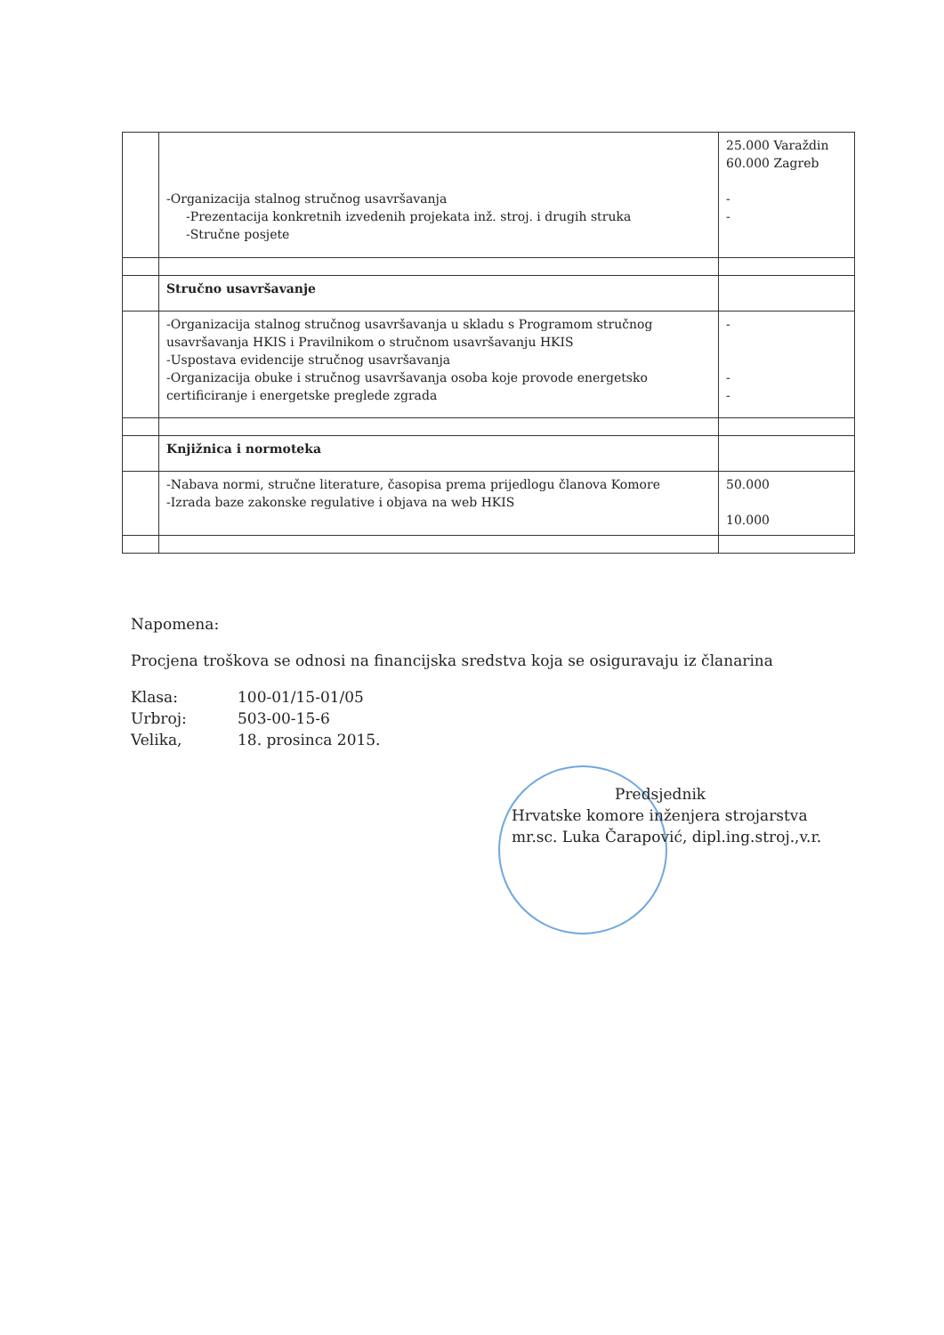| | -Organizacija stalnog stručnog usavršavanja -Prezentacija konkretnih izvedenih projekata inž. stroj. i drugih struka -Stručne posjete | 25.000 Varaždin 60.000 Zagreb - - |
| | Stručno usavršavanje | |
| | -Organizacija stalnog stručnog usavršavanja u skladu s Programom stručnog usavršavanja HKIS i Pravilnikom o stručnom usavršavanju HKIS -Uspostava evidencije stručnog usavršavanja -Organizacija obuke i stručnog usavršavanja osoba koje provode energetsko certificiranje i energetske preglede zgrada | - - - |
| | Knjižnica i normoteka | |
| | -Nabava normi, stručne literature, časopisa prema prijedlogu članova Komore -Izrada baze zakonske regulative i objava na web HKIS | 50.000 10.000 |
Napomena:
Procjena troškova se odnosi na financijska sredstva koja se osiguravaju iz članarina
Klasa: 100-01/15-01/05 Urbroj: 503-00-15-6 Velika, 18. prosinca 2015.
Predsjednik
Hrvatske komore inženjera strojarstva
mr.sc. Luka Čarapović, dipl.ing.stroj.,v.r.